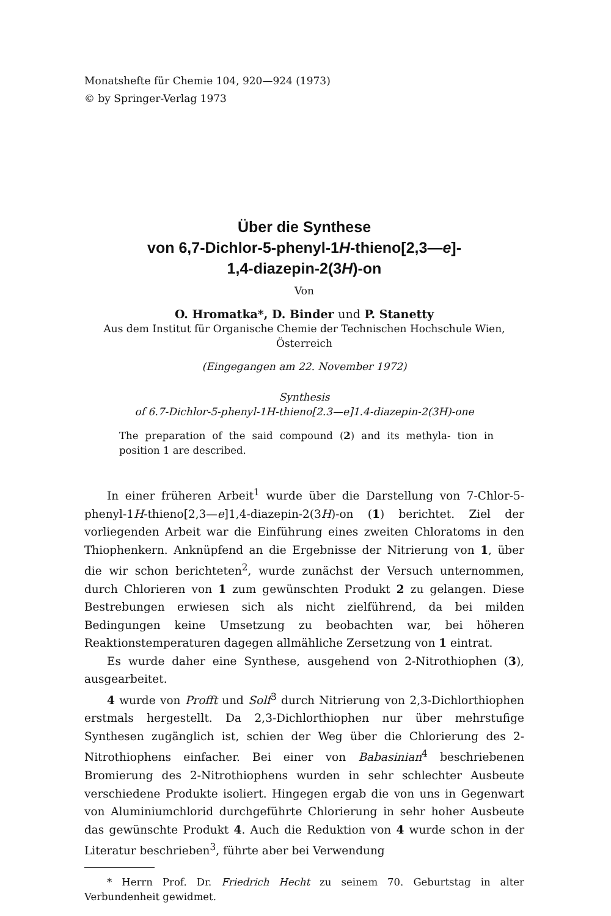Monatshefte für Chemie 104, 920—924 (1973)
© by Springer-Verlag 1973
Über die Synthese
von 6,7-Dichlor-5-phenyl-1H-thieno[2,3—e]-
1,4-diazepin-2(3H)-on
Von
O. Hromatka*, D. Binder und P. Stanetty
Aus dem Institut für Organische Chemie der Technischen Hochschule Wien,
Österreich
(Eingegangen am 22. November 1972)
Synthesis
of 6.7-Dichlor-5-phenyl-1H-thieno[2.3—e]1.4-diazepin-2(3H)-one
The preparation of the said compound (2) and its methyla- tion in position 1 are described.
In einer früheren Arbeit<sup>1</sup> wurde über die Darstellung von 7-Chlor-5-phenyl-1H-thieno[2,3—e]1,4-diazepin-2(3H)-on (1) berichtet. Ziel der vorliegenden Arbeit war die Einführung eines zweiten Chloratoms in den Thiophenkern. Anknüpfend an die Ergebnisse der Nitrierung von 1, über die wir schon berichteten<sup>2</sup>, wurde zunächst der Versuch unternommen, durch Chlorieren von 1 zum gewünschten Produkt 2 zu gelangen. Diese Bestrebungen erwiesen sich als nicht zielführend, da bei milden Bedingungen keine Umsetzung zu beobachten war, bei höheren Reaktionstemperaturen dagegen allmähliche Zersetzung von 1 eintrat.
Es wurde daher eine Synthese, ausgehend von 2-Nitrothiophen (3), ausgearbeitet.
4 wurde von Profft und Solf<sup>3</sup> durch Nitrierung von 2,3-Dichlorthiophen erstmals hergestellt. Da 2,3-Dichlorthiophen nur über mehrstufige Synthesen zugänglich ist, schien der Weg über die Chlorierung des 2-Nitrothiophens einfacher. Bei einer von Babasinian<sup>4</sup> beschriebenen Bromierung des 2-Nitrothiophens wurden in sehr schlechter Ausbeute verschiedene Produkte isoliert. Hingegen ergab die von uns in Gegenwart von Aluminiumchlorid durchgeführte Chlorierung in sehr hoher Ausbeute das gewünschte Produkt 4. Auch die Reduktion von 4 wurde schon in der Literatur beschrieben<sup>3</sup>, führte aber bei Verwendung
* Herrn Prof. Dr. Friedrich Hecht zu seinem 70. Geburtstag in alter Verbundenheit gewidmet.